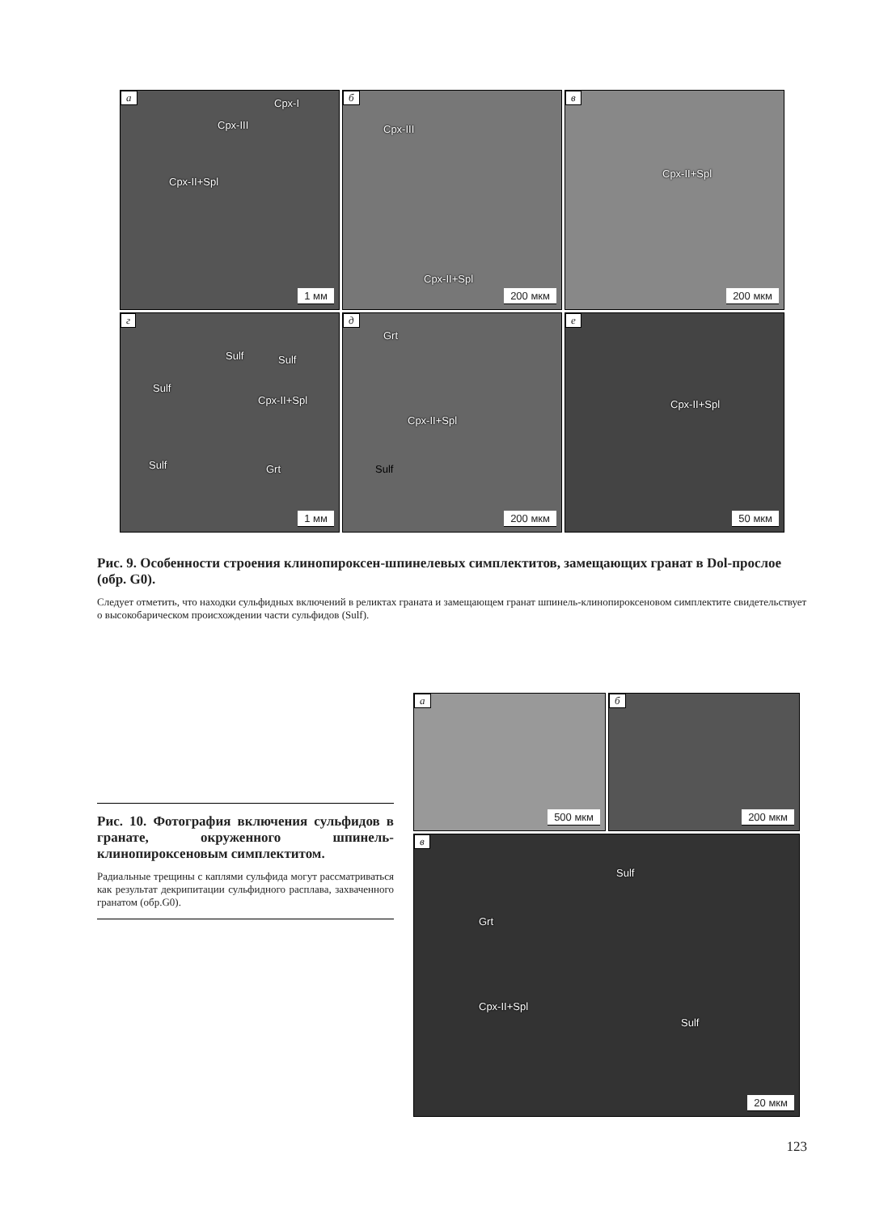а
Cpx-I
Cpx-III
Cpx-II+Spl
1 мм
б
Cpx-III
Cpx-II+Spl
200 мкм
в
Cpx-II+Spl
200 мкм
г
Sulf Sulf
Sulf
Cpx-II+Spl
Sulf Grt
1 мм
д
Grt
Cpx-II+Spl
Sulf
200 мкм
е
Cpx-II+Spl
50 мкм
Рис. 9. Особенности строения клинопироксен-шпинелевых симплектитов, замещающих гранат в Dol-прослое (обр. G0).
Следует отметить, что находки сульфидных включений в реликтах граната и замещающем гранат шпинель-клинопироксеновом симплектите свидетельствует о высокобарическом происхождении части сульфидов (Sulf).
Рис. 10. Фотография включения сульфидов в гранате, окруженного шпинель-клинопироксеновым симплектитом.
Радиальные трещины с каплями сульфида могут рассматриваться как результат декрипитации сульфидного расплава, захваченного гранатом (обр.G0).
а
500 мкм
б
200 мкм
в
Sulf
Grt
Cpx-II+Spl
Sulf
20 мкм
123